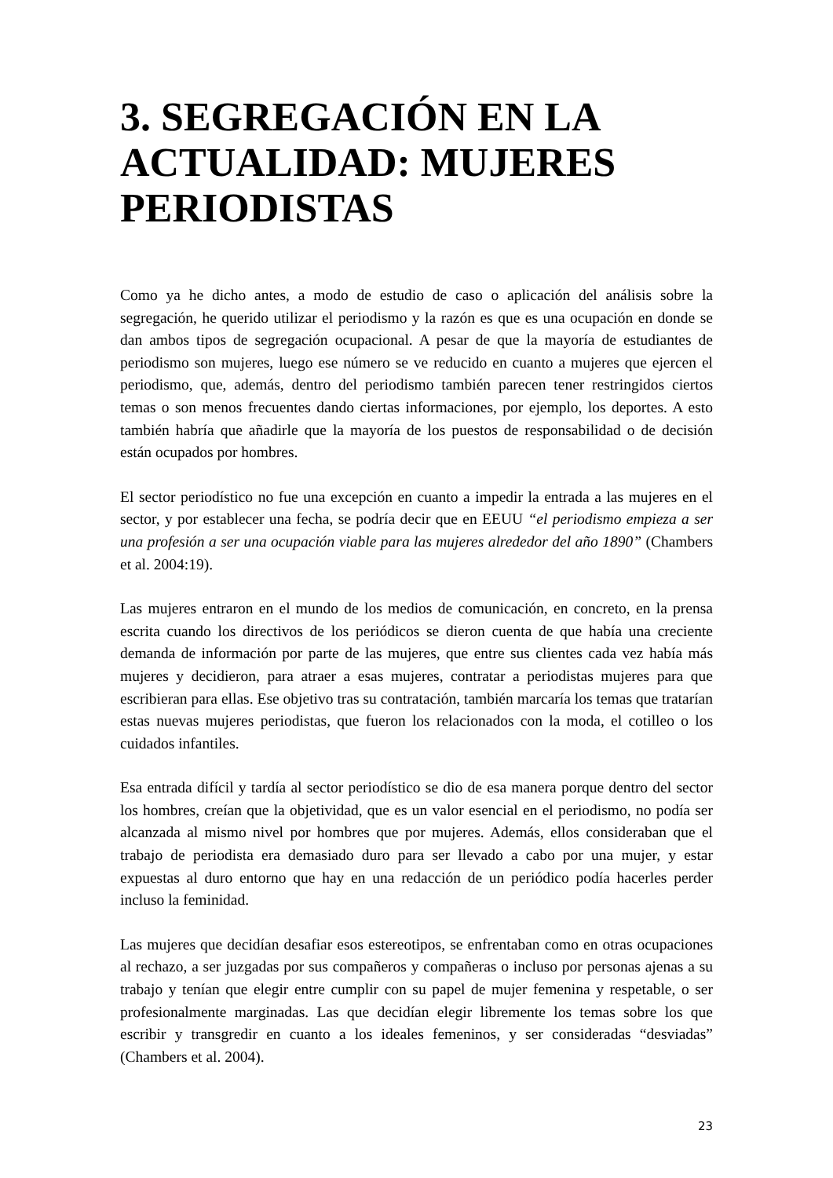3. SEGREGACIÓN EN LA ACTUALIDAD: MUJERES PERIODISTAS
Como ya he dicho antes, a modo de estudio de caso o aplicación del análisis sobre la segregación, he querido utilizar el periodismo y la razón es que es una ocupación en donde se dan ambos tipos de segregación ocupacional. A pesar de que la mayoría de estudiantes de periodismo son mujeres, luego ese número se ve reducido en cuanto a mujeres que ejercen el periodismo, que, además, dentro del periodismo también parecen tener restringidos ciertos temas o son menos frecuentes dando ciertas informaciones, por ejemplo, los deportes. A esto también habría que añadirle que la mayoría de los puestos de responsabilidad o de decisión están ocupados por hombres.
El sector periodístico no fue una excepción en cuanto a impedir la entrada a las mujeres en el sector, y por establecer una fecha, se podría decir que en EEUU “el periodismo empieza a ser una profesión a ser una ocupación viable para las mujeres alrededor del año 1890” (Chambers et al. 2004:19).
Las mujeres entraron en el mundo de los medios de comunicación, en concreto, en la prensa escrita cuando los directivos de los periódicos se dieron cuenta de que había una creciente demanda de información por parte de las mujeres, que entre sus clientes cada vez había más mujeres y decidieron, para atraer a esas mujeres, contratar a periodistas mujeres para que escribieran para ellas. Ese objetivo tras su contratación, también marcaría los temas que tratarían estas nuevas mujeres periodistas, que fueron los relacionados con la moda, el cotilleo o los cuidados infantiles.
Esa entrada difícil y tardía al sector periodístico se dio de esa manera porque dentro del sector los hombres, creían que la objetividad, que es un valor esencial en el periodismo, no podía ser alcanzada al mismo nivel por hombres que por mujeres. Además, ellos consideraban que el trabajo de periodista era demasiado duro para ser llevado a cabo por una mujer, y estar expuestas al duro entorno que hay en una redacción de un periódico podía hacerles perder incluso la feminidad.
Las mujeres que decidían desafiar esos estereotipos, se enfrentaban como en otras ocupaciones al rechazo, a ser juzgadas por sus compañeros y compañeras o incluso por personas ajenas a su trabajo y tenían que elegir entre cumplir con su papel de mujer femenina y respetable, o ser profesionalmente marginadas. Las que decidían elegir libremente los temas sobre los que escribir y transgredir en cuanto a los ideales femeninos, y ser consideradas “desviadas” (Chambers et al. 2004).
23